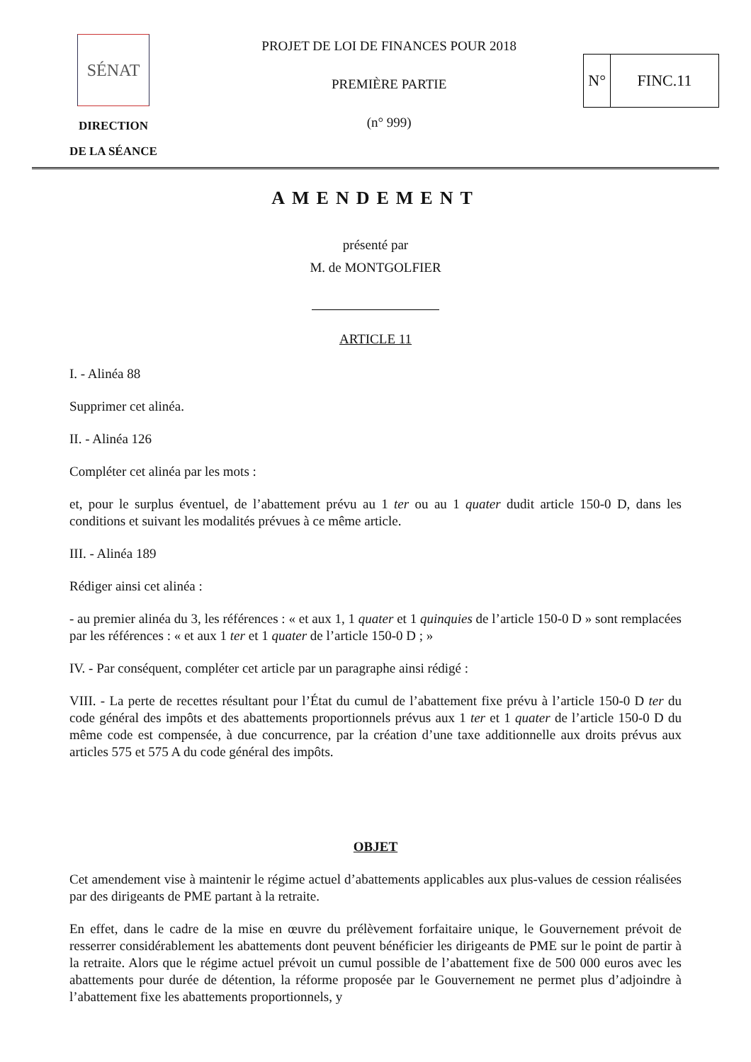SÉNAT
DIRECTION
DE LA SÉANCE
PROJET DE LOI DE FINANCES POUR 2018
PREMIÈRE PARTIE
(n° 999)
N° FINC.11
AMENDEMENT
présenté par
M. de MONTGOLFIER
ARTICLE 11
I. - Alinéa 88
Supprimer cet alinéa.
II. - Alinéa 126
Compléter cet alinéa par les mots :
et, pour le surplus éventuel, de l’abattement prévu au 1 ter ou au 1 quater dudit article 150-0 D, dans les conditions et suivant les modalités prévues à ce même article.
III. - Alinéa 189
Rédiger ainsi cet alinéa :
- au premier alinéa du 3, les références : « et aux 1, 1 quater et 1 quinquies de l’article 150-0 D » sont remplacées par les références : « et aux 1 ter et 1 quater de l’article 150-0 D ; »
IV. - Par conséquent, compléter cet article par un paragraphe ainsi rédigé :
VIII. - La perte de recettes résultant pour l’État du cumul de l’abattement fixe prévu à l’article 150-0 D ter du code général des impôts et des abattements proportionnels prévus aux 1 ter et 1 quater de l’article 150-0 D du même code est compensée, à due concurrence, par la création d’une taxe additionnelle aux droits prévus aux articles 575 et 575 A du code général des impôts.
OBJET
Cet amendement vise à maintenir le régime actuel d’abattements applicables aux plus-values de cession réalisées par des dirigeants de PME partant à la retraite.
En effet, dans le cadre de la mise en œuvre du prélèvement forfaitaire unique, le Gouvernement prévoit de resserrer considérablement les abattements dont peuvent bénéficier les dirigeants de PME sur le point de partir à la retraite. Alors que le régime actuel prévoit un cumul possible de l’abattement fixe de 500 000 euros avec les abattements pour durée de détention, la réforme proposée par le Gouvernement ne permet plus d’adjoindre à l’abattement fixe les abattements proportionnels, y